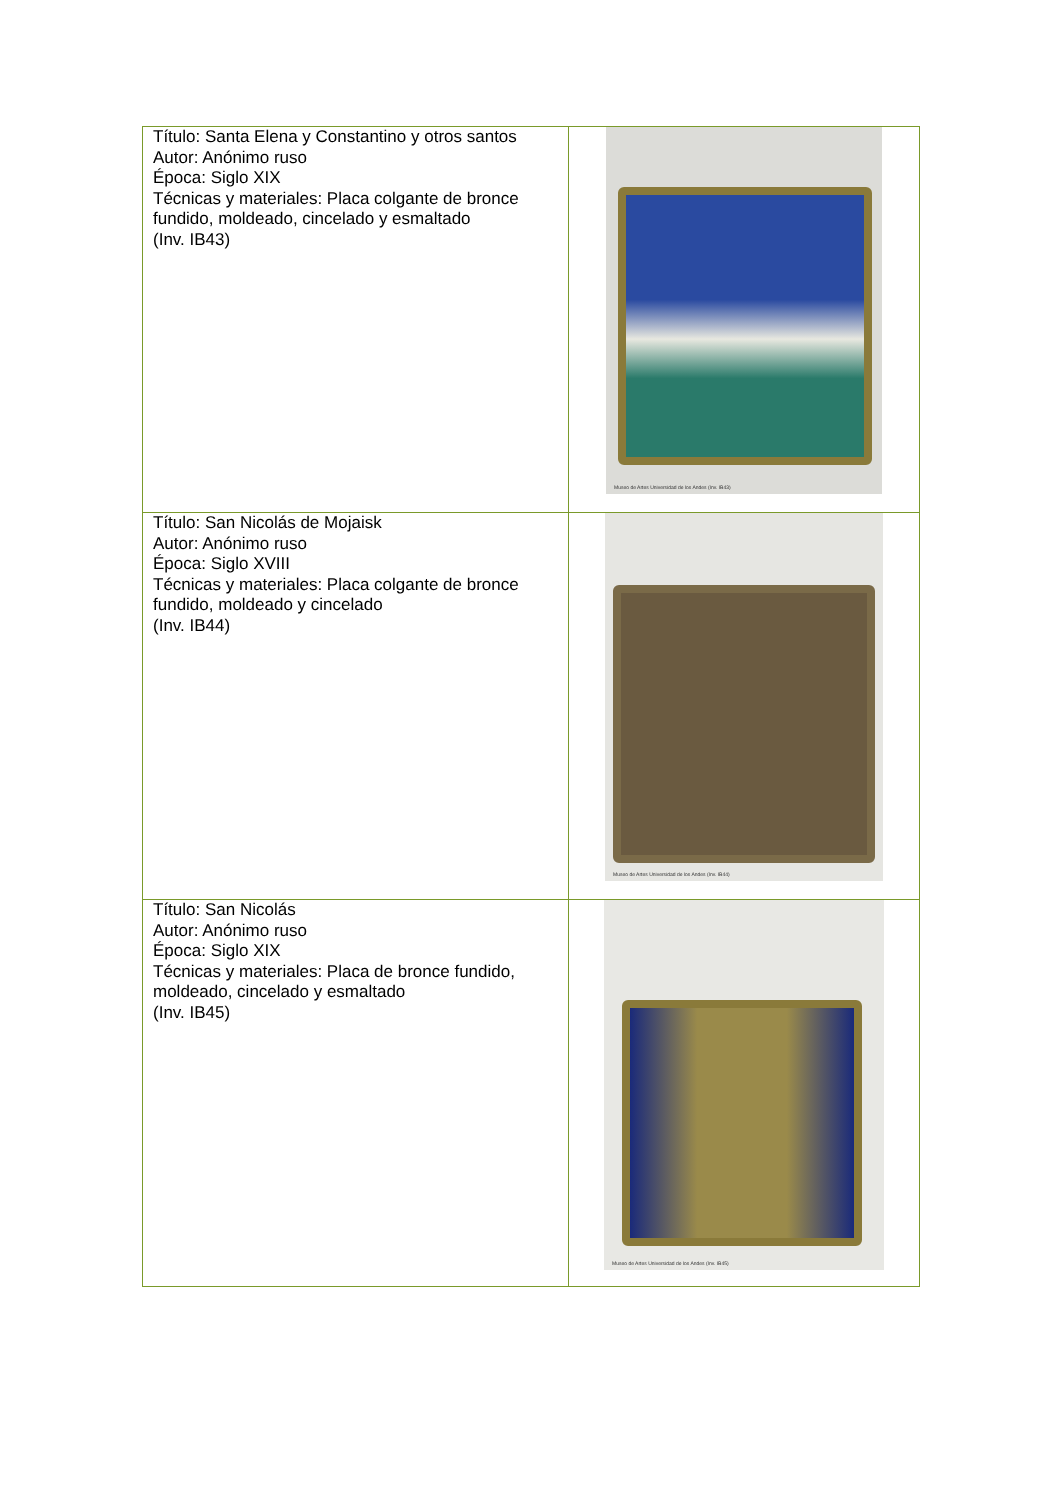| Título: Santa Elena y Constantino y otros santos Autor: Anónimo ruso Época: Siglo XIX Técnicas y materiales: Placa colgante de bronce fundido, moldeado, cincelado y esmaltado (Inv. IB43) | Museo de Artes Universidad de los Andes (Inv. IB43) |
| Título: San Nicolás de Mojaisk Autor: Anónimo ruso Época: Siglo XVIII Técnicas y materiales: Placa colgante de bronce fundido, moldeado y cincelado (Inv. IB44) | Museo de Artes Universidad de los Andes (Inv. IB44) |
| Título: San Nicolás Autor: Anónimo ruso Época: Siglo XIX Técnicas y materiales: Placa de bronce fundido, moldeado, cincelado y esmaltado (Inv. IB45) | Museo de Artes Universidad de los Andes (Inv. IB45) |